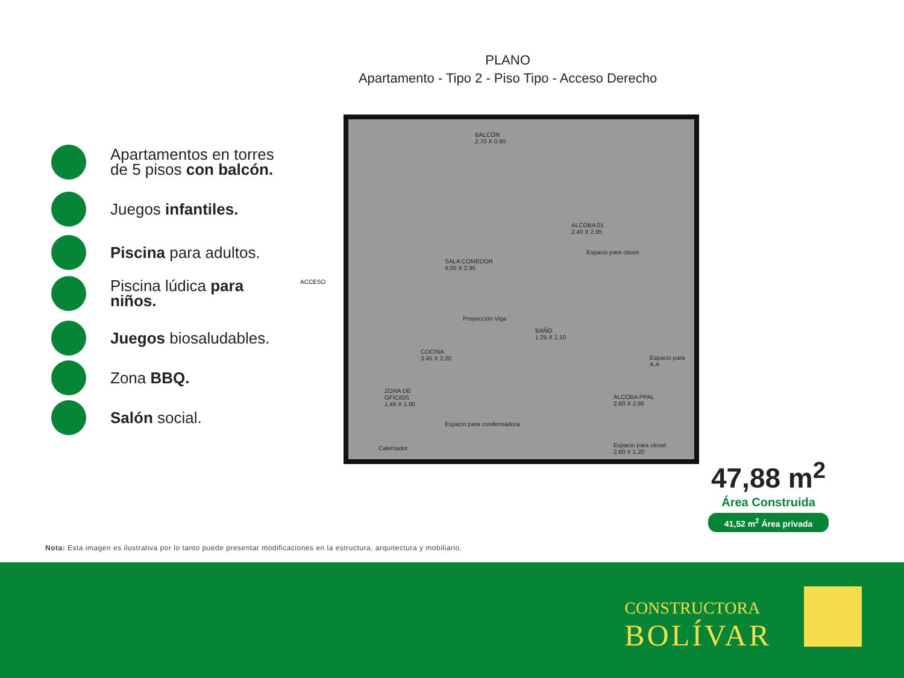PLANO
Apartamento - Tipo 2 - Piso Tipo - Acceso Derecho
Apartamentos en torres de 5 pisos con balcón.
Juegos infantiles.
Piscina para adultos.
Piscina lúdica para niños.
Juegos biosaludables.
Zona BBQ.
Salón social.
ACCESO
BALCÓN
2.70 X 0.90
ALCOBA 01
2.40 X 2.95
Espacio para closet
SALA COMEDOR
4.00 X 2.95
Proyección Viga
BAÑO
1.25 X 2.10
COCINA
3.45 X 2.20
ALCOBA PPAL
2.60 X 2.86
ZONA DE
OFICIOS
1.45 X 1.80
Calentador
Espacio para condensadora
Espacio para A.A
Espacio para closet
2.60 X 1.20
47,88 m<sup>2</sup>
Área Construida
41,52 m<sup>2</sup> Área privada
Nota: Esta imagen es ilustrativa por lo tanto puede presentar modificaciones en la estructura, arquitectura y mobiliario.
CONSTRUCTORA
BOLÍVAR